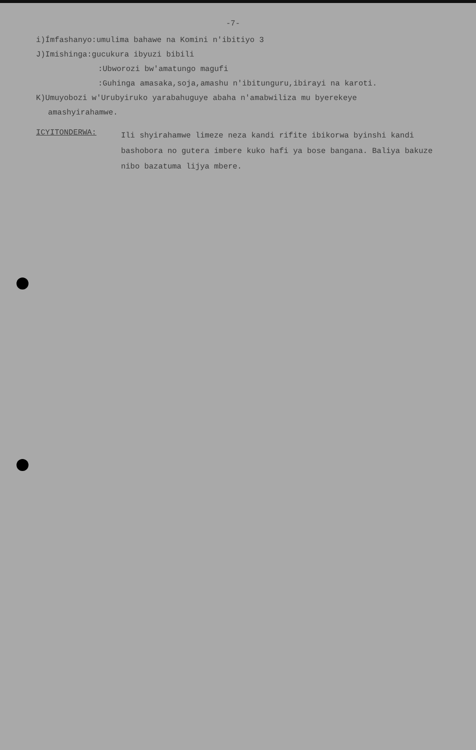-7-
i)Ímfashanyo:umulima bahawe na Komini n'ibitiyo 3
J)Imishinga:gucukura ibyuzi bibili
:Ubworozi bw'amatungo magufi
:Guhinga amasaka,soja,amashu n'ibitunguru,ibirayi na karoti.
K)Umuyobozi w'Urubyiruko yarabahuguye abaha n'amabwiliza mu byerekeye
amashyirahamwe.
ICYITONDERWA:
Ili shyirahamwe limeze neza kandi rifite ibikorwa byinshi kandi bashobora no gutera imbere kuko hafi ya bose bangana. Baliya bakuze nibo bazatuma lijya mbere.